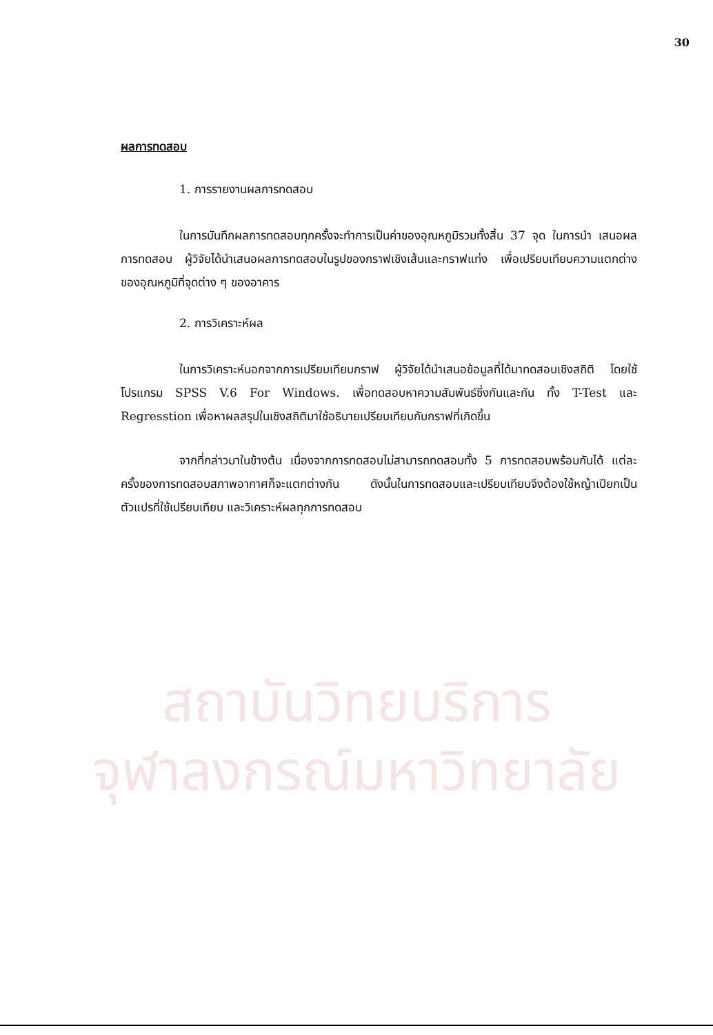30
สถาบันวิทยบริการ
จุฬาลงกรณ์มหาวิทยาลัย
ผลการทดสอบ
1. การรายงานผลการทดสอบ
ในการบันทึกผลการทดสอบทุกครั้งจะทำการเป็นค่าของอุณหภูมิรวมทั้งสิ้น 37 จุด ในการนำ เสนอผลการทดสอบ ผู้วิจัยได้นำเสนอผลการทดสอบในรูปของกราฟเชิงเส้นและกราฟแท่ง เพื่อเปรียบเทียบความแตกต่างของอุณหภูมิที่จุดต่าง ๆ ของอาคาร
2. การวิเคราะห์ผล
ในการวิเคราะห์นอกจากการเปรียบเทียบกราฟ ผู้วิจัยได้นำเสนอข้อมูลที่ได้มาทดสอบเชิงสถิติ โดยใช้โปรแกรม SPSS V.6 For Windows. เพื่อทดสอบหาความสัมพันธ์ซึ่งกันและกัน ทั้ง T-Test และ Regresstion เพื่อหาผลสรุปในเชิงสถิติมาใช้อธิบายเปรียบเทียบกับกราฟที่เกิดขึ้น
จากที่กล่าวมาในข้างต้น เนื่องจากการทดสอบไม่สามารถทดสอบทั้ง 5 การทดสอบพร้อมกันได้ แต่ละครั้งของการทดสอบสภาพอากาศก็จะแตกต่างกัน ดังนั้นในการทดสอบและเปรียบเทียบจึงต้องใช้หญ้าเปียกเป็นตัวแปรที่ใช้เปรียบเทียบ และวิเคราะห์ผลทุกการทดสอบ